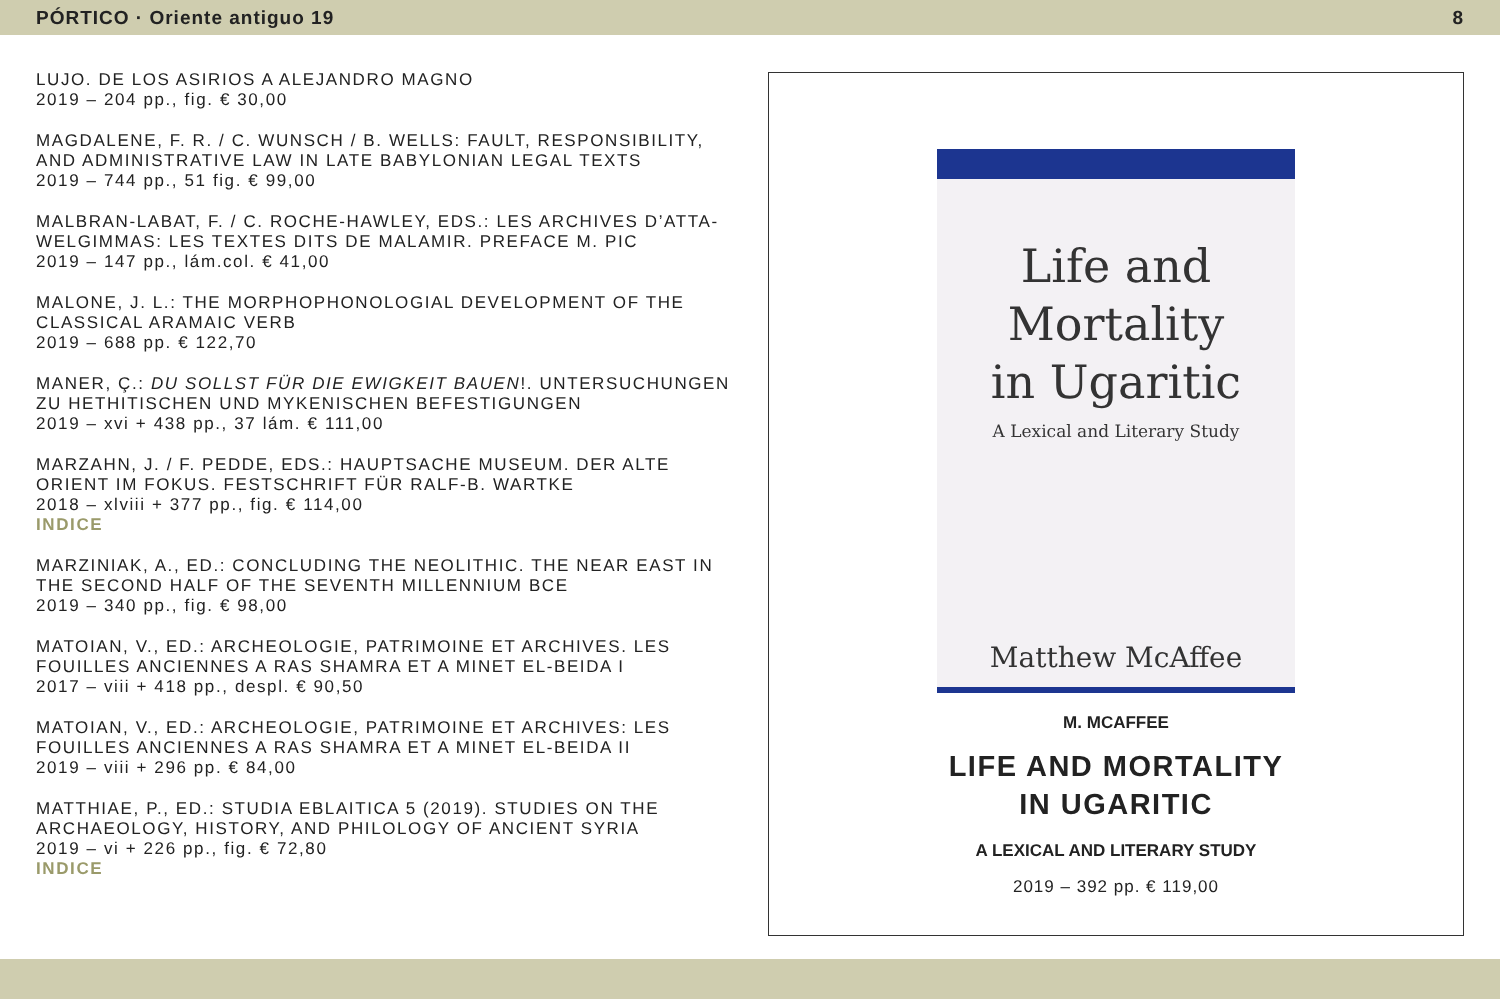PÓRTICO · Oriente antiguo 19 8
LUJO. DE LOS ASIRIOS A ALEJANDRO MAGNO
2019 – 204 pp., fig. € 30,00
MAGDALENE, F. R. / C. WUNSCH / B. WELLS: FAULT, RESPONSIBILITY, AND ADMINISTRATIVE LAW IN LATE BABYLONIAN LEGAL TEXTS
2019 – 744 pp., 51 fig. € 99,00
MALBRAN-LABAT, F. / C. ROCHE-HAWLEY, EDS.: LES ARCHIVES D’ATTA-WELGIMMAS: LES TEXTES DITS DE MALAMIR. PREFACE M. PIC
2019 – 147 pp., lám.col. € 41,00
MALONE, J. L.: THE MORPHOPHONOLOGIAL DEVELOPMENT OF THE CLASSICAL ARAMAIC VERB
2019 – 688 pp. € 122,70
MANER, Ç.: DU SOLLST FÜR DIE EWIGKEIT BAUEN!. UNTERSUCHUNGEN ZU HETHITISCHEN UND MYKENISCHEN BEFESTIGUNGEN
2019 – xvi + 438 pp., 37 lám. € 111,00
MARZAHN, J. / F. PEDDE, EDS.: HAUPTSACHE MUSEUM. DER ALTE ORIENT IM FOKUS. FESTSCHRIFT FÜR RALF-B. WARTKE
2018 – xlviii + 377 pp., fig. € 114,00
INDICE
MARZINIAK, A., ED.: CONCLUDING THE NEOLITHIC. THE NEAR EAST IN THE SECOND HALF OF THE SEVENTH MILLENNIUM BCE
2019 – 340 pp., fig. € 98,00
MATOIAN, V., ED.: ARCHEOLOGIE, PATRIMOINE ET ARCHIVES. LES FOUILLES ANCIENNES A RAS SHAMRA ET A MINET EL-BEIDA I
2017 – viii + 418 pp., despl. € 90,50
MATOIAN, V., ED.: ARCHEOLOGIE, PATRIMOINE ET ARCHIVES: LES FOUILLES ANCIENNES A RAS SHAMRA ET A MINET EL-BEIDA II
2019 – viii + 296 pp. € 84,00
MATTHIAE, P., ED.: STUDIA EBLAITICA 5 (2019). STUDIES ON THE ARCHAEOLOGY, HISTORY, AND PHILOLOGY OF ANCIENT SYRIA
2019 – vi + 226 pp., fig. € 72,80
INDICE
Life and
Mortality
in Ugaritic
A Lexical and Literary Study
Matthew McAffee
M. MCAFFEE
LIFE AND MORTALITY
IN UGARITIC
A LEXICAL AND LITERARY STUDY
2019 – 392 pp. € 119,00